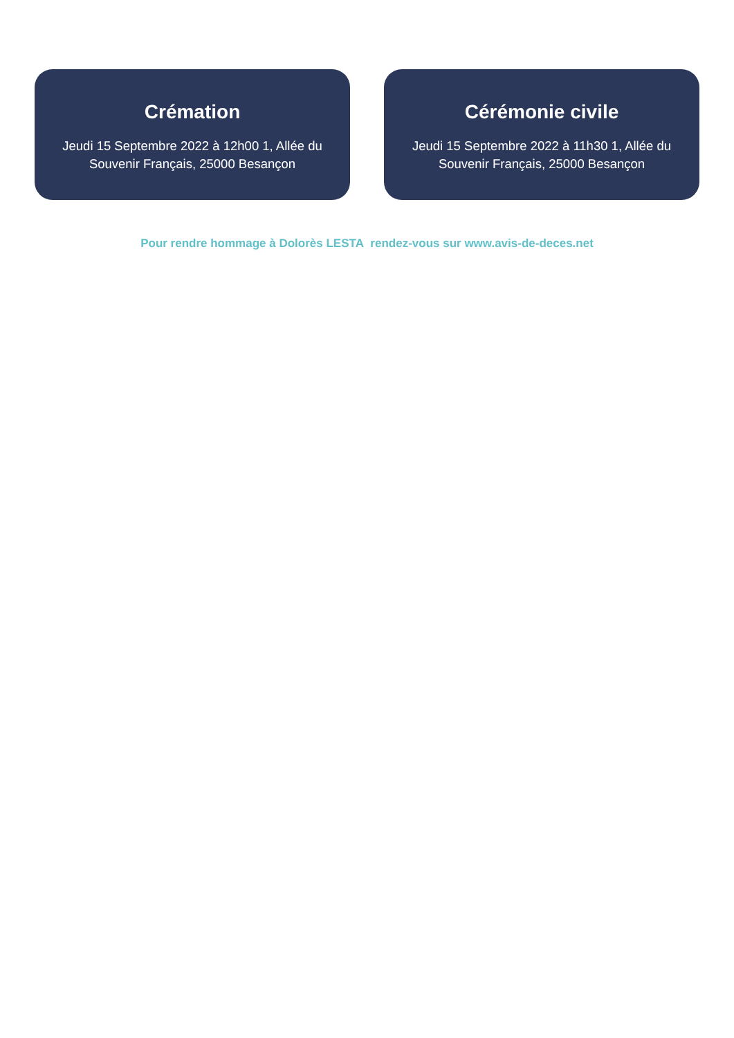Crémation
Jeudi 15 Septembre 2022 à 12h00 1, Allée du Souvenir Français, 25000 Besançon
Cérémonie civile
Jeudi 15 Septembre 2022 à 11h30 1, Allée du Souvenir Français, 25000 Besançon
Pour rendre hommage à Dolorès LESTA rendez-vous sur www.avis-de-deces.net